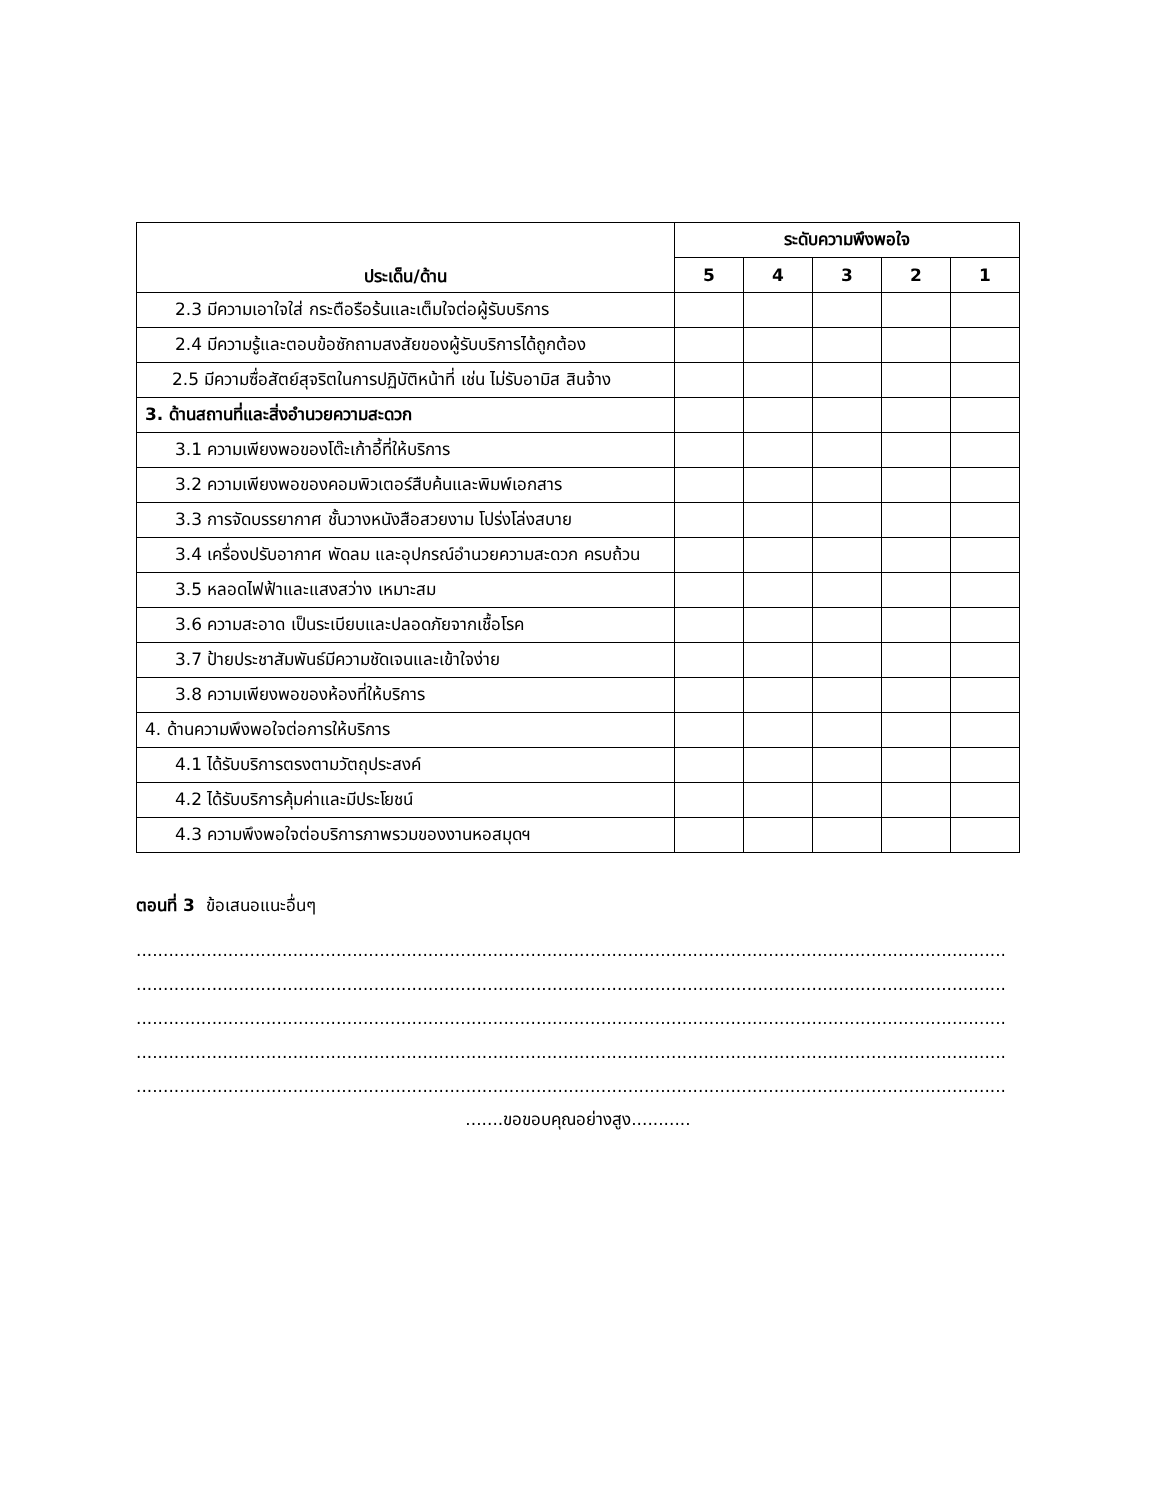| ประเด็น/ด้าน | ระดับความพึงพอใจ | | | | |
| --- | --- | --- | --- | --- | --- |
| | 5 | 4 | 3 | 2 | 1 |
| 2.3 มีความเอาใจใส่ กระตือรือร้นและเต็มใจต่อผู้รับบริการ | | | | | |
| 2.4 มีความรู้และตอบข้อซักถามสงสัยของผู้รับบริการได้ถูกต้อง | | | | | |
| 2.5 มีความซื่อสัตย์สุจริตในการปฏิบัติหน้าที่ เช่น ไม่รับอามิส สินจ้าง | | | | | |
| 3. ด้านสถานที่และสิ่งอำนวยความสะดวก | | | | | |
| 3.1 ความเพียงพอของโต๊ะเก้าอี้ที่ให้บริการ | | | | | |
| 3.2 ความเพียงพอของคอมพิวเตอร์สืบค้นและพิมพ์เอกสาร | | | | | |
| 3.3 การจัดบรรยากาศ ชั้นวางหนังสือสวยงาม โปร่งโล่งสบาย | | | | | |
| 3.4 เครื่องปรับอากาศ พัดลม และอุปกรณ์อำนวยความสะดวก ครบถ้วน | | | | | |
| 3.5 หลอดไฟฟ้าและแสงสว่าง เหมาะสม | | | | | |
| 3.6 ความสะอาด เป็นระเบียบและปลอดภัยจากเชื้อโรค | | | | | |
| 3.7 ป้ายประชาสัมพันธ์มีความชัดเจนและเข้าใจง่าย | | | | | |
| 3.8 ความเพียงพอของห้องที่ให้บริการ | | | | | |
| 4. ด้านความพึงพอใจต่อการให้บริการ | | | | | |
| 4.1 ได้รับบริการตรงตามวัตถุประสงค์ | | | | | |
| 4.2 ได้รับบริการคุ้มค่าและมีประโยชน์ | | | | | |
| 4.3 ความพึงพอใจต่อบริการภาพรวมของงานหอสมุดฯ | | | | | |
ตอนที่ 3 ข้อเสนอแนะอื่นๆ
.................................................................................................................................................................
.................................................................................................................................................................
.................................................................................................................................................................
.................................................................................................................................................................
.................................................................................................................................................................
.......ขอขอบคุณอย่างสูง...........